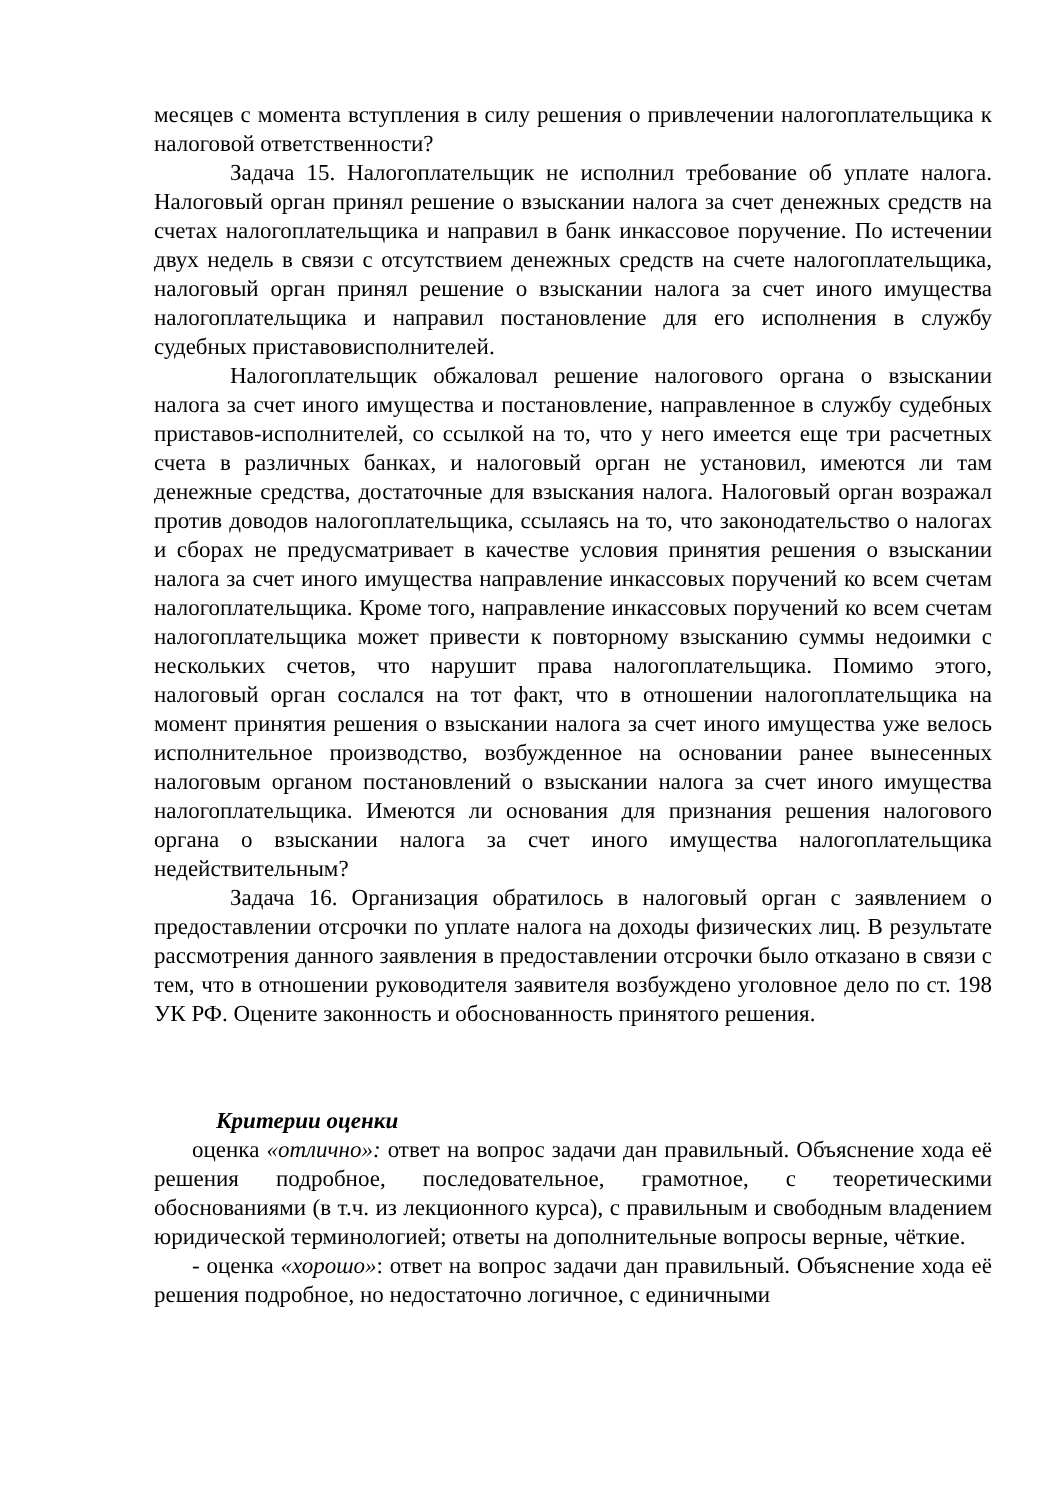месяцев с момента вступления в силу решения о привлечении налогоплательщика к налоговой ответственности?
Задача 15. Налогоплательщик не исполнил требование об уплате налога. Налоговый орган принял решение о взыскании налога за счет денежных средств на счетах налогоплательщика и направил в банк инкассовое поручение. По истечении двух недель в связи с отсутствием денежных средств на счете налогоплательщика, налоговый орган принял решение о взыскании налога за счет иного имущества налогоплательщика и направил постановление для его исполнения в службу судебных приставовисполнителей.
Налогоплательщик обжаловал решение налогового органа о взыскании налога за счет иного имущества и постановление, направленное в службу судебных приставов-исполнителей, со ссылкой на то, что у него имеется еще три расчетных счета в различных банках, и налоговый орган не установил, имеются ли там денежные средства, достаточные для взыскания налога. Налоговый орган возражал против доводов налогоплательщика, ссылаясь на то, что законодательство о налогах и сборах не предусматривает в качестве условия принятия решения о взыскании налога за счет иного имущества направление инкассовых поручений ко всем счетам налогоплательщика. Кроме того, направление инкассовых поручений ко всем счетам налогоплательщика может привести к повторному взысканию суммы недоимки с нескольких счетов, что нарушит права налогоплательщика. Помимо этого, налоговый орган сослался на тот факт, что в отношении налогоплательщика на момент принятия решения о взыскании налога за счет иного имущества уже велось исполнительное производство, возбужденное на основании ранее вынесенных налоговым органом постановлений о взыскании налога за счет иного имущества налогоплательщика. Имеются ли основания для признания решения налогового органа о взыскании налога за счет иного имущества налогоплательщика недействительным?
Задача 16. Организация обратилось в налоговый орган с заявлением о предоставлении отсрочки по уплате налога на доходы физических лиц. В результате рассмотрения данного заявления в предоставлении отсрочки было отказано в связи с тем, что в отношении руководителя заявителя возбуждено уголовное дело по ст. 198 УК РФ. Оцените законность и обоснованность принятого решения.
Критерии оценки
оценка «отлично»: ответ на вопрос задачи дан правильный. Объяснение хода её решения подробное, последовательное, грамотное, с теоретическими обоснованиями (в т.ч. из лекционного курса), с правильным и свободным владением юридической терминологией; ответы на дополнительные вопросы верные, чёткие.
- оценка «хорошо»: ответ на вопрос задачи дан правильный. Объяснение хода её решения подробное, но недостаточно логичное, с единичными